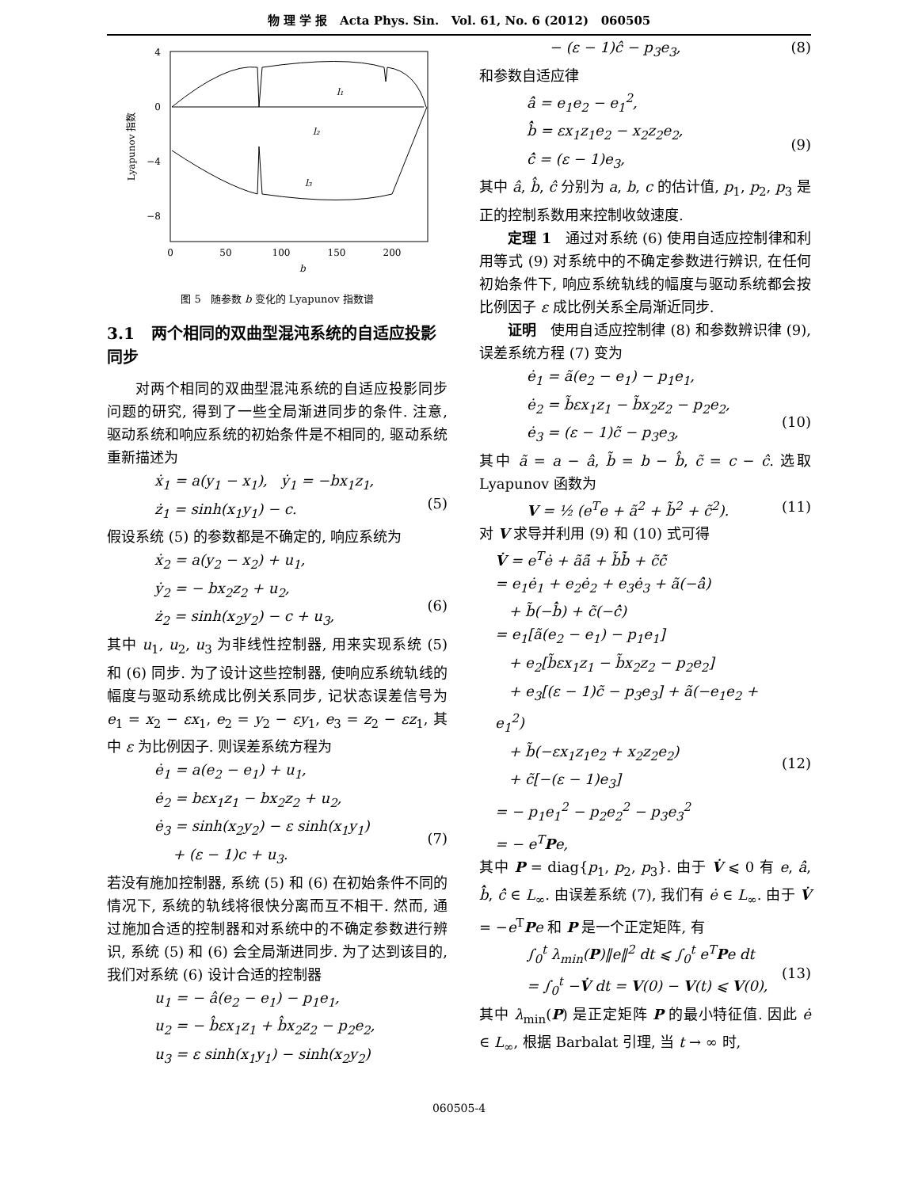物 理 学 报 Acta Phys. Sin. Vol. 61, No. 6 (2012) 060505
4
0
−4
−8
0
50
100
150
200
b
Lyapunov 指数
l₁
l₂
l₃
图 5 随参数 b 变化的 Lyapunov 指数谱
3.1 两个相同的双曲型混沌系统的自适应投影同步
对两个相同的双曲型混沌系统的自适应投影同步问题的研究, 得到了一些全局渐进同步的条件. 注意, 驱动系统和响应系统的初始条件是不相同的, 驱动系统重新描述为
ẋ<sub>1</sub> = a(y<sub>1</sub> − x<sub>1</sub>), ẏ<sub>1</sub> = −bx<sub>1</sub>z<sub>1</sub>,
ż<sub>1</sub> = sinh(x<sub>1</sub>y<sub>1</sub>) − c.
(5)
假设系统 (5) 的参数都是不确定的, 响应系统为
ẋ<sub>2</sub> = a(y<sub>2</sub> − x<sub>2</sub>) + u<sub>1</sub>,
ẏ<sub>2</sub> = − bx<sub>2</sub>z<sub>2</sub> + u<sub>2</sub>,
ż<sub>2</sub> = sinh(x<sub>2</sub>y<sub>2</sub>) − c + u<sub>3</sub>,
(6)
其中 u<sub>1</sub>, u<sub>2</sub>, u<sub>3</sub> 为非线性控制器, 用来实现系统 (5) 和 (6) 同步. 为了设计这些控制器, 使响应系统轨线的幅度与驱动系统成比例关系同步, 记状态误差信号为 e<sub>1</sub> = x<sub>2</sub> − εx<sub>1</sub>, e<sub>2</sub> = y<sub>2</sub> − εy<sub>1</sub>, e<sub>3</sub> = z<sub>2</sub> − εz<sub>1</sub>, 其中 ε 为比例因子. 则误差系统方程为
ė<sub>1</sub> = a(e<sub>2</sub> − e<sub>1</sub>) + u<sub>1</sub>,
ė<sub>2</sub> = bεx<sub>1</sub>z<sub>1</sub> − bx<sub>2</sub>z<sub>2</sub> + u<sub>2</sub>,
ė<sub>3</sub> = sinh(x<sub>2</sub>y<sub>2</sub>) − ε sinh(x<sub>1</sub>y<sub>1</sub>)
+ (ε − 1)c + u<sub>3</sub>.
(7)
若没有施加控制器, 系统 (5) 和 (6) 在初始条件不同的情况下, 系统的轨线将很快分离而互不相干. 然而, 通过施加合适的控制器和对系统中的不确定参数进行辨识, 系统 (5) 和 (6) 会全局渐进同步. 为了达到该目的, 我们对系统 (6) 设计合适的控制器
u<sub>1</sub> = − â(e<sub>2</sub> − e<sub>1</sub>) − p<sub>1</sub>e<sub>1</sub>,
u<sub>2</sub> = − b̂εx<sub>1</sub>z<sub>1</sub> + b̂x<sub>2</sub>z<sub>2</sub> − p<sub>2</sub>e<sub>2</sub>,
u<sub>3</sub> = ε sinh(x<sub>1</sub>y<sub>1</sub>) − sinh(x<sub>2</sub>y<sub>2</sub>)
− (ε − 1)ĉ − p<sub>3</sub>e<sub>3</sub>, (8)
和参数自适应律
â̇ = e<sub>1</sub>e<sub>2</sub> − e<sub>1</sub><sup>2</sup>,
b̂̇ = εx<sub>1</sub>z<sub>1</sub>e<sub>2</sub> − x<sub>2</sub>z<sub>2</sub>e<sub>2</sub>,
ĉ̇ = (ε − 1)e<sub>3</sub>,
(9)
其中 â, b̂, ĉ 分别为 a, b, c 的估计值, p<sub>1</sub>, p<sub>2</sub>, p<sub>3</sub> 是正的控制系数用来控制收敛速度.
定理 1 通过对系统 (6) 使用自适应控制律和利用等式 (9) 对系统中的不确定参数进行辨识, 在任何初始条件下, 响应系统轨线的幅度与驱动系统都会按比例因子 ε 成比例关系全局渐近同步.
证明 使用自适应控制律 (8) 和参数辨识律 (9), 误差系统方程 (7) 变为
ė<sub>1</sub> = ã(e<sub>2</sub> − e<sub>1</sub>) − p<sub>1</sub>e<sub>1</sub>,
ė<sub>2</sub> = b̃εx<sub>1</sub>z<sub>1</sub> − b̃x<sub>2</sub>z<sub>2</sub> − p<sub>2</sub>e<sub>2</sub>,
ė<sub>3</sub> = (ε − 1)c̃ − p<sub>3</sub>e<sub>3</sub>,
(10)
其中 ã = a − â, b̃ = b − b̂, c̃ = c − ĉ. 选取 Lyapunov 函数为
V = ½ (e<sup>T</sup>e + ã<sup>2</sup> + b̃<sup>2</sup> + c̃<sup>2</sup>). (11)
对 V 求导并利用 (9) 和 (10) 式可得
V̇ = e<sup>T</sup>ė + ãã̇ + b̃b̃̇ + c̃c̃̇
= e<sub>1</sub>ė<sub>1</sub> + e<sub>2</sub>ė<sub>2</sub> + e<sub>3</sub>ė<sub>3</sub> + ã(−â̇)
+ b̃(−b̂̇) + c̃(−ĉ̇)
= e<sub>1</sub>[ã(e<sub>2</sub> − e<sub>1</sub>) − p<sub>1</sub>e<sub>1</sub>]
+ e<sub>2</sub>[b̃εx<sub>1</sub>z<sub>1</sub> − b̃x<sub>2</sub>z<sub>2</sub> − p<sub>2</sub>e<sub>2</sub>]
+ e<sub>3</sub>[(ε − 1)c̃ − p<sub>3</sub>e<sub>3</sub>] + ã(−e<sub>1</sub>e<sub>2</sub> + e<sub>1</sub><sup>2</sup>)
+ b̃(−εx<sub>1</sub>z<sub>1</sub>e<sub>2</sub> + x<sub>2</sub>z<sub>2</sub>e<sub>2</sub>)
+ c̃[−(ε − 1)e<sub>3</sub>]
= − p<sub>1</sub>e<sub>1</sub><sup>2</sup> − p<sub>2</sub>e<sub>2</sub><sup>2</sup> − p<sub>3</sub>e<sub>3</sub><sup>2</sup>
= − e<sup>T</sup>Pe,
(12)
其中 P = diag{p<sub>1</sub>, p<sub>2</sub>, p<sub>3</sub>}. 由于 V̇ ⩽ 0 有 e, â̇, b̂̇, ĉ̇ ∈ L<sub>∞</sub>. 由误差系统 (7), 我们有 ė ∈ L<sub>∞</sub>. 由于 V̇ = −e<sup>T</sup>Pe 和 P 是一个正定矩阵, 有
∫<sub>0</sub><sup>t</sup> λ<sub>min</sub>(P)‖e‖<sup>2</sup> dt ⩽ ∫<sub>0</sub><sup>t</sup> e<sup>T</sup>Pe dt
= ∫<sub>0</sub><sup>t</sup> −V̇ dt = V(0) − V(t) ⩽ V(0),
(13)
其中 λ<sub>min</sub>(P) 是正定矩阵 P 的最小特征值. 因此 ė ∈ L<sub>∞</sub>, 根据 Barbalat 引理, 当 t → ∞ 时,
060505-4